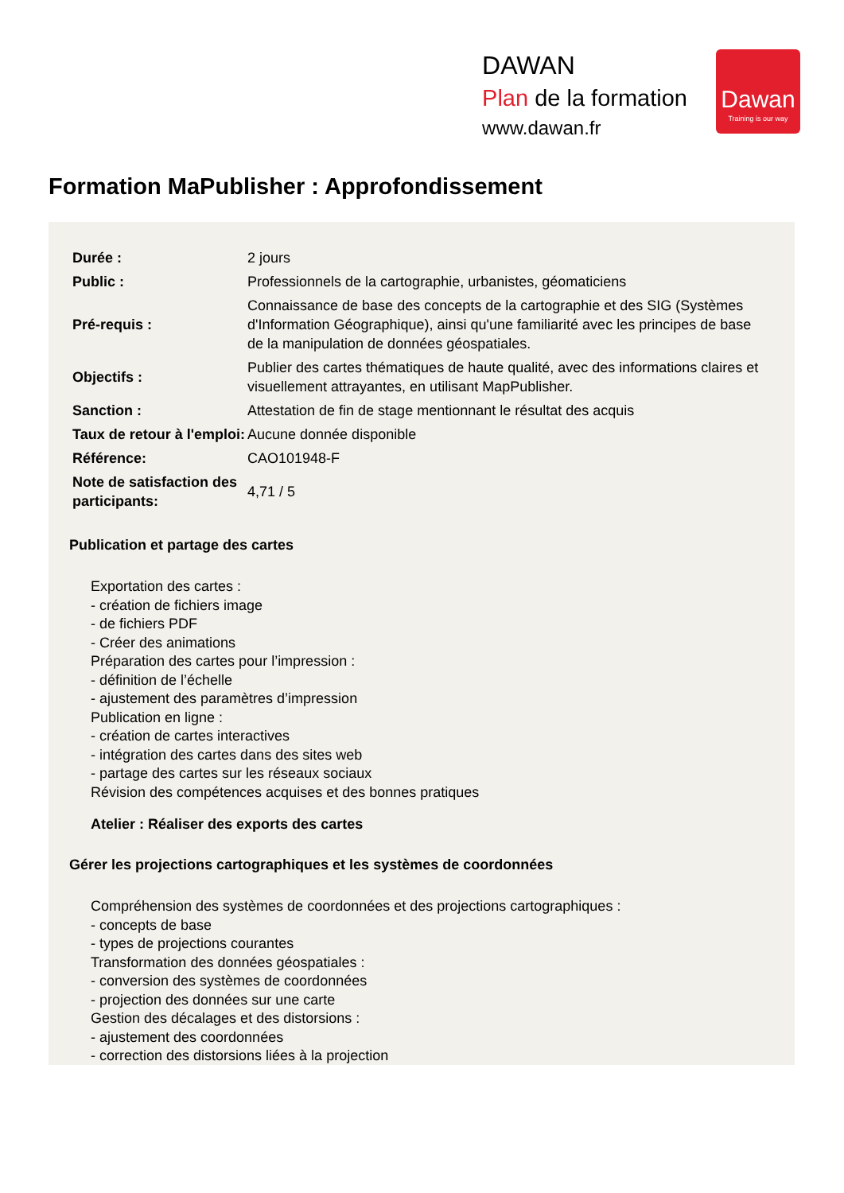DAWAN
Plan de la formation
www.dawan.fr
Dawan
Training is our way
Formation MaPublisher : Approfondissement
| Durée : | 2 jours |
| Public : | Professionnels de la cartographie, urbanistes, géomaticiens |
| Pré-requis : | Connaissance de base des concepts de la cartographie et des SIG (Systèmes d'Information Géographique), ainsi qu'une familiarité avec les principes de base de la manipulation de données géospatiales. |
| Objectifs : | Publier des cartes thématiques de haute qualité, avec des informations claires et visuellement attrayantes, en utilisant MapPublisher. |
| Sanction : | Attestation de fin de stage mentionnant le résultat des acquis |
| Taux de retour à l'emploi: | Aucune donnée disponible |
| Référence: | CAO101948-F |
| Note de satisfaction des participants: | 4,71 / 5 |
Publication et partage des cartes
Exportation des cartes :
- création de fichiers image
- de fichiers PDF
- Créer des animations
Préparation des cartes pour l’impression :
- définition de l’échelle
- ajustement des paramètres d’impression
Publication en ligne :
- création de cartes interactives
- intégration des cartes dans des sites web
- partage des cartes sur les réseaux sociaux
Révision des compétences acquises et des bonnes pratiques
Atelier : Réaliser des exports des cartes
Gérer les projections cartographiques et les systèmes de coordonnées
Compréhension des systèmes de coordonnées et des projections cartographiques :
- concepts de base
- types de projections courantes
Transformation des données géospatiales :
- conversion des systèmes de coordonnées
- projection des données sur une carte
Gestion des décalages et des distorsions :
- ajustement des coordonnées
- correction des distorsions liées à la projection